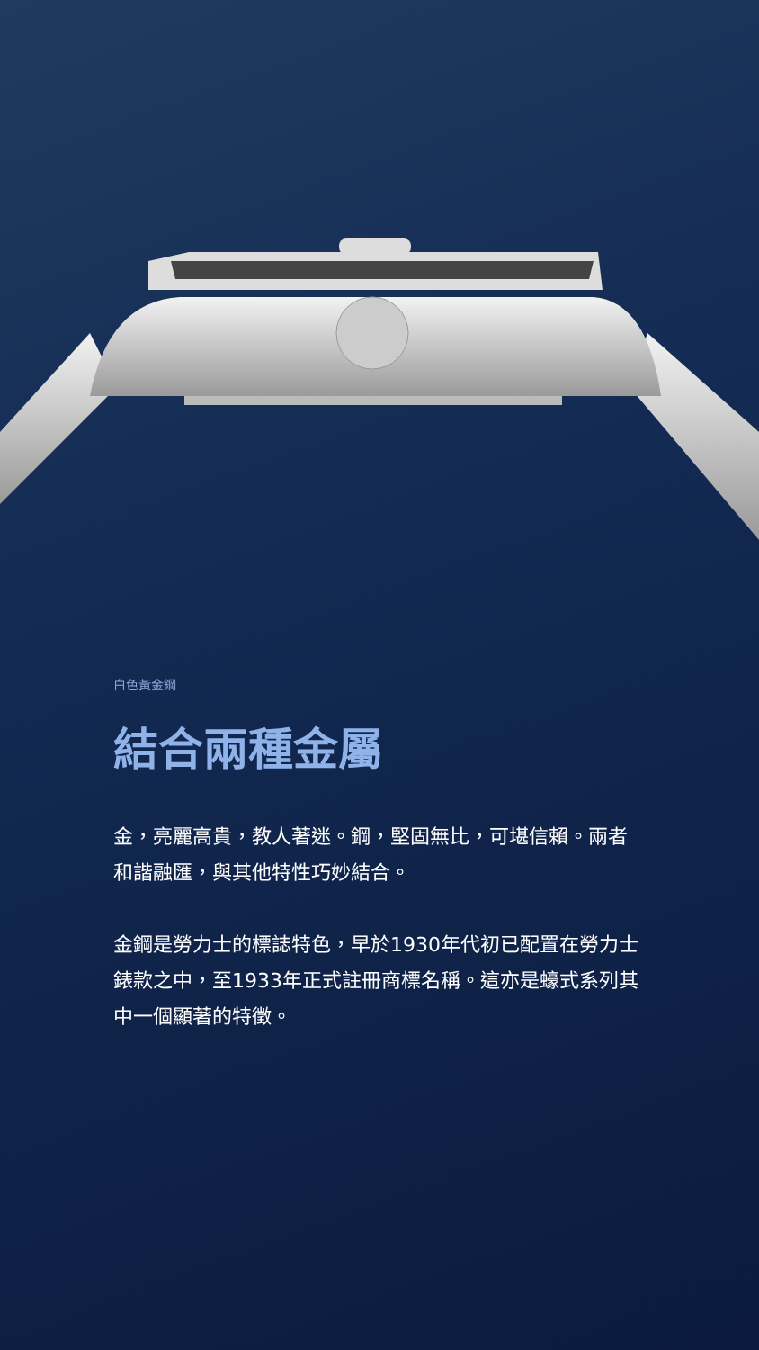白色黃金鋼
結合兩種金屬
金，亮麗高貴，教人著迷。鋼，堅固無比，可堪信賴。兩者和諧融匯，與其他特性巧妙結合。
金鋼是勞力士的標誌特色，早於1930年代初已配置在勞力士錶款之中，至1933年正式註冊商標名稱。這亦是蠔式系列其中一個顯著的特徵。